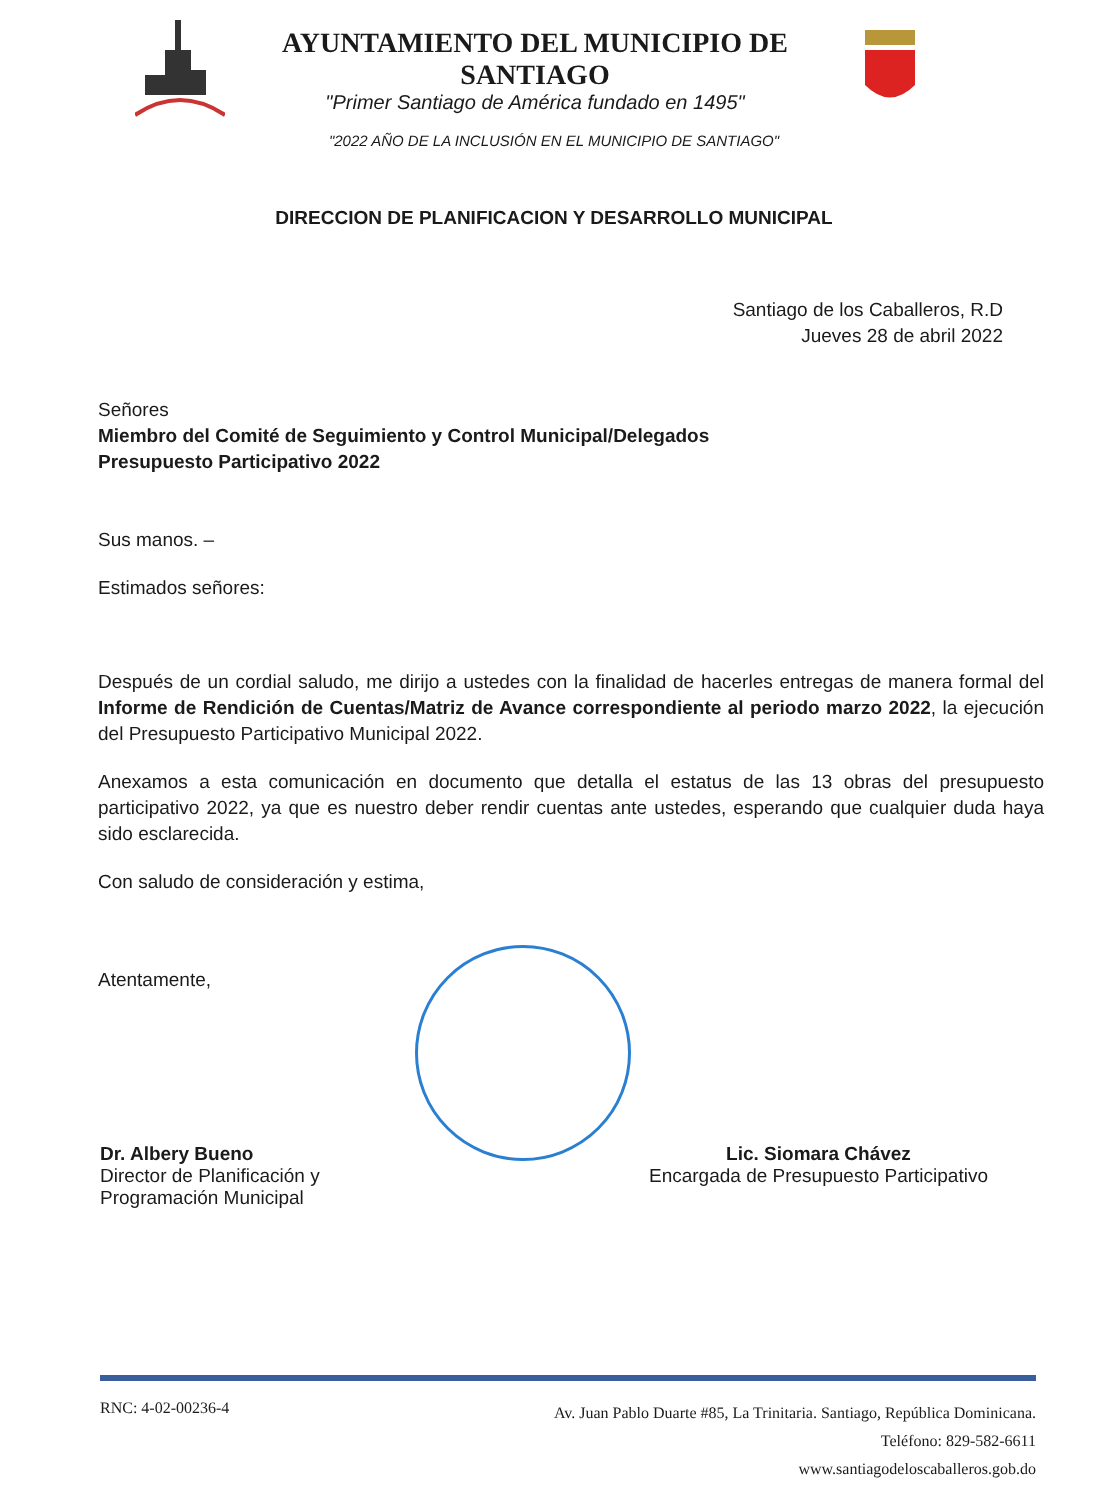AYUNTAMIENTO DEL MUNICIPIO DE SANTIAGO
"Primer Santiago de América fundado en 1495"
"2022 AÑO DE LA INCLUSIÓN EN EL MUNICIPIO DE SANTIAGO"
DIRECCION DE PLANIFICACION Y DESARROLLO MUNICIPAL
Santiago de los Caballeros, R.D
Jueves 28 de abril 2022
Señores
Miembro del Comité de Seguimiento y Control Municipal/Delegados
Presupuesto Participativo 2022
Sus manos. –
Estimados señores:
Después de un cordial saludo, me dirijo a ustedes con la finalidad de hacerles entregas de manera formal del Informe de Rendición de Cuentas/Matriz de Avance correspondiente al periodo marzo 2022, la ejecución del Presupuesto Participativo Municipal 2022.
Anexamos a esta comunicación en documento que detalla el estatus de las 13 obras del presupuesto participativo 2022, ya que es nuestro deber rendir cuentas ante ustedes, esperando que cualquier duda haya sido esclarecida.
Con saludo de consideración y estima,
Atentamente,
Dr. Albery Bueno
Director de Planificación y
Programación Municipal
Lic. Siomara Chávez
Encargada de Presupuesto Participativo
RNC: 4-02-00236-4
Av. Juan Pablo Duarte #85, La Trinitaria. Santiago, República Dominicana.
Teléfono: 829-582-6611
www.santiagodeloscaballeros.gob.do